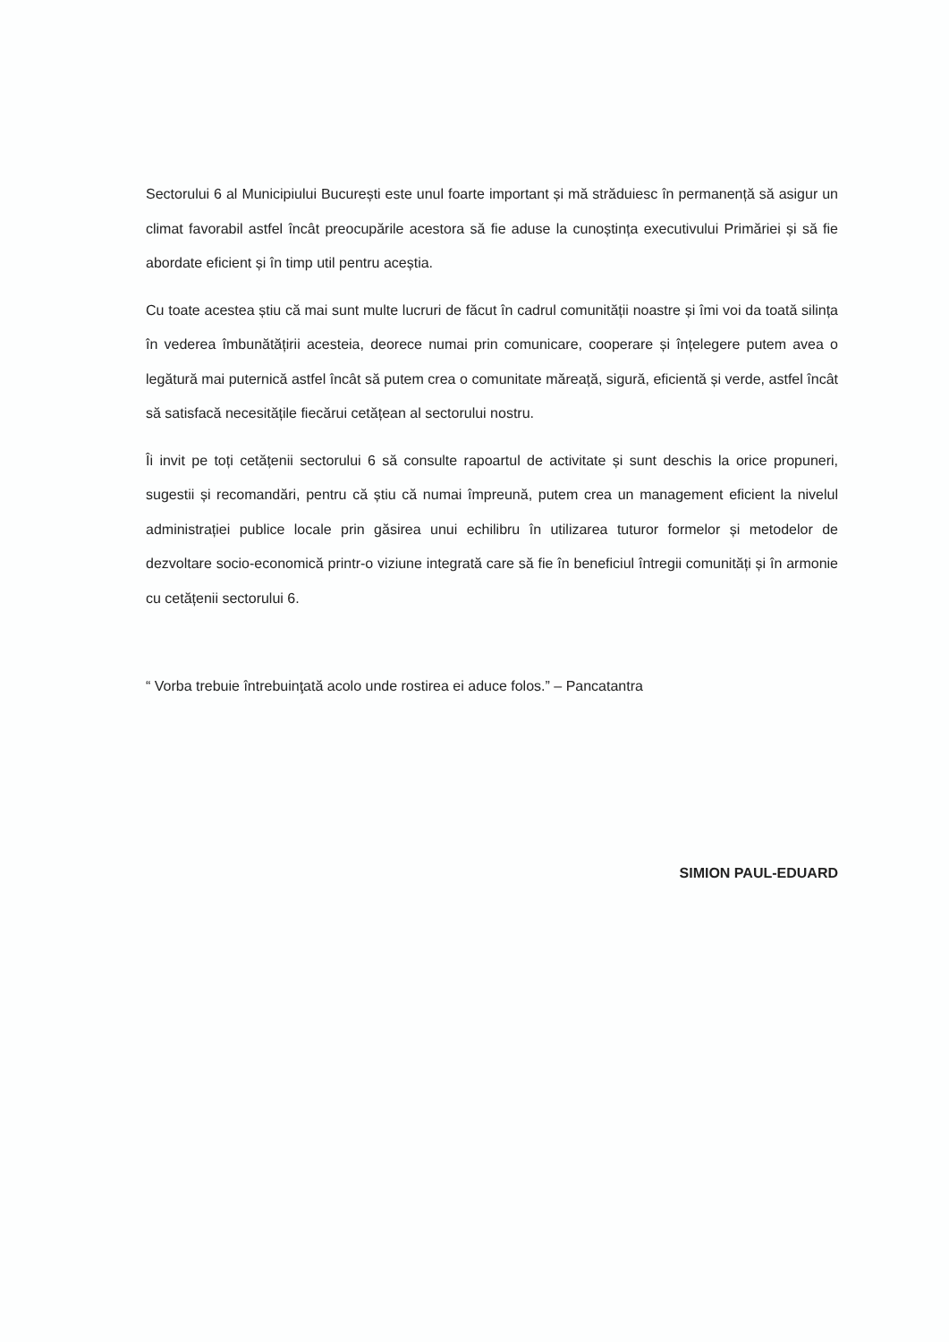Sectorului 6 al Municipiului București este unul foarte important și mă străduiesc în permanență să asigur un climat favorabil astfel încât preocupările acestora să fie aduse la cunoștința executivului Primăriei și să fie abordate eficient și în timp util pentru aceștia.
Cu toate acestea știu că mai sunt multe lucruri de făcut în cadrul comunității noastre și îmi voi da toată silința în vederea îmbunătățirii acesteia, deorece numai prin comunicare, cooperare și înțelegere putem avea o legătură mai puternică astfel încât să putem crea o comunitate măreață, sigură, eficientă și verde, astfel încât să satisfacă necesitățile fiecărui cetățean al sectorului nostru.
Îi invit pe toți cetățenii sectorului 6 să consulte rapoartul de activitate și sunt deschis la orice propuneri, sugestii și recomandări, pentru că știu că numai împreună, putem crea un management eficient la nivelul administrației publice locale prin găsirea unui echilibru în utilizarea tuturor formelor și metodelor de dezvoltare socio-economică printr-o viziune integrată care să fie în beneficiul întregii comunități și în armonie cu cetățenii sectorului 6.
“ Vorba trebuie întrebuinţată acolo unde rostirea ei aduce folos.” – Pancatantra
SIMION PAUL-EDUARD